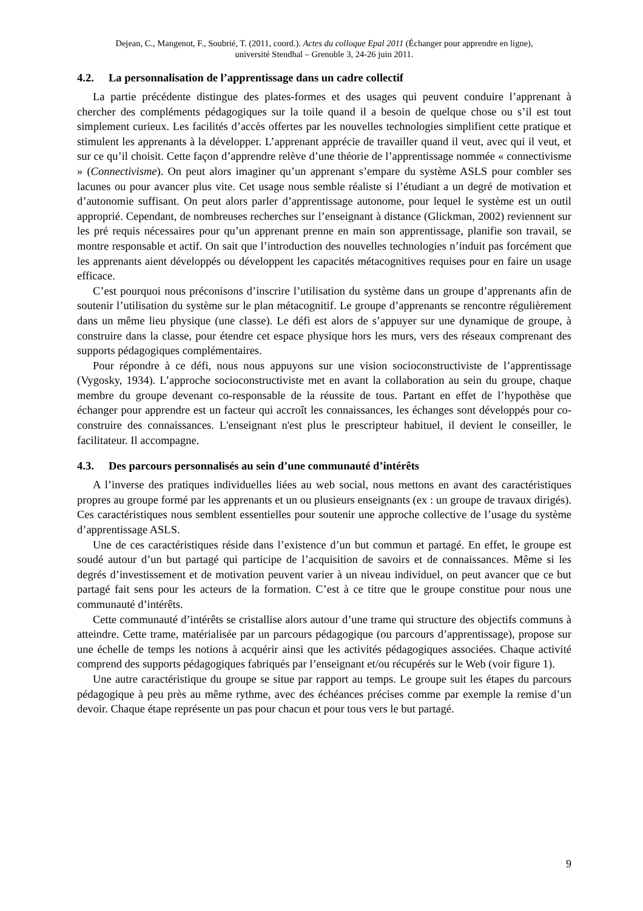Dejean, C., Mangenot, F., Soubrié, T. (2011, coord.). Actes du colloque Epal 2011 (Échanger pour apprendre en ligne),
université Stendhal – Grenoble 3, 24-26 juin 2011.
4.2. La personnalisation de l’apprentissage dans un cadre collectif
La partie précédente distingue des plates-formes et des usages qui peuvent conduire l’apprenant à chercher des compléments pédagogiques sur la toile quand il a besoin de quelque chose ou s’il est tout simplement curieux. Les facilités d’accès offertes par les nouvelles technologies simplifient cette pratique et stimulent les apprenants à la développer. L’apprenant apprécie de travailler quand il veut, avec qui il veut, et sur ce qu’il choisit. Cette façon d’apprendre relève d’une théorie de l’apprentissage nommée « connectivisme » (Connectivisme). On peut alors imaginer qu’un apprenant s’empare du système ASLS pour combler ses lacunes ou pour avancer plus vite. Cet usage nous semble réaliste si l’étudiant a un degré de motivation et d’autonomie suffisant. On peut alors parler d’apprentissage autonome, pour lequel le système est un outil approprié. Cependant, de nombreuses recherches sur l’enseignant à distance (Glickman, 2002) reviennent sur les pré requis nécessaires pour qu’un apprenant prenne en main son apprentissage, planifie son travail, se montre responsable et actif. On sait que l’introduction des nouvelles technologies n’induit pas forcément que les apprenants aient développés ou développent les capacités métacognitives requises pour en faire un usage efficace.
C’est pourquoi nous préconisons d’inscrire l’utilisation du système dans un groupe d’apprenants afin de soutenir l’utilisation du système sur le plan métacognitif. Le groupe d’apprenants se rencontre régulièrement dans un même lieu physique (une classe). Le défi est alors de s’appuyer sur une dynamique de groupe, à construire dans la classe, pour étendre cet espace physique hors les murs, vers des réseaux comprenant des supports pédagogiques complémentaires.
Pour répondre à ce défi, nous nous appuyons sur une vision socioconstructiviste de l’apprentissage (Vygosky, 1934). L’approche socioconstructiviste met en avant la collaboration au sein du groupe, chaque membre du groupe devenant co-responsable de la réussite de tous. Partant en effet de l’hypothèse que échanger pour apprendre est un facteur qui accroît les connaissances, les échanges sont développés pour co-construire des connaissances. L'enseignant n'est plus le prescripteur habituel, il devient le conseiller, le facilitateur. Il accompagne.
4.3. Des parcours personnalisés au sein d’une communauté d’intérêts
A l’inverse des pratiques individuelles liées au web social, nous mettons en avant des caractéristiques propres au groupe formé par les apprenants et un ou plusieurs enseignants (ex : un groupe de travaux dirigés). Ces caractéristiques nous semblent essentielles pour soutenir une approche collective de l’usage du système d’apprentissage ASLS.
Une de ces caractéristiques réside dans l’existence d’un but commun et partagé. En effet, le groupe est soudé autour d’un but partagé qui participe de l’acquisition de savoirs et de connaissances. Même si les degrés d’investissement et de motivation peuvent varier à un niveau individuel, on peut avancer que ce but partagé fait sens pour les acteurs de la formation. C’est à ce titre que le groupe constitue pour nous une communauté d’intérêts.
Cette communauté d’intérêts se cristallise alors autour d’une trame qui structure des objectifs communs à atteindre. Cette trame, matérialisée par un parcours pédagogique (ou parcours d’apprentissage), propose sur une échelle de temps les notions à acquérir ainsi que les activités pédagogiques associées. Chaque activité comprend des supports pédagogiques fabriqués par l’enseignant et/ou récupérés sur le Web (voir figure 1).
Une autre caractéristique du groupe se situe par rapport au temps. Le groupe suit les étapes du parcours pédagogique à peu près au même rythme, avec des échéances précises comme par exemple la remise d’un devoir. Chaque étape représente un pas pour chacun et pour tous vers le but partagé.
9